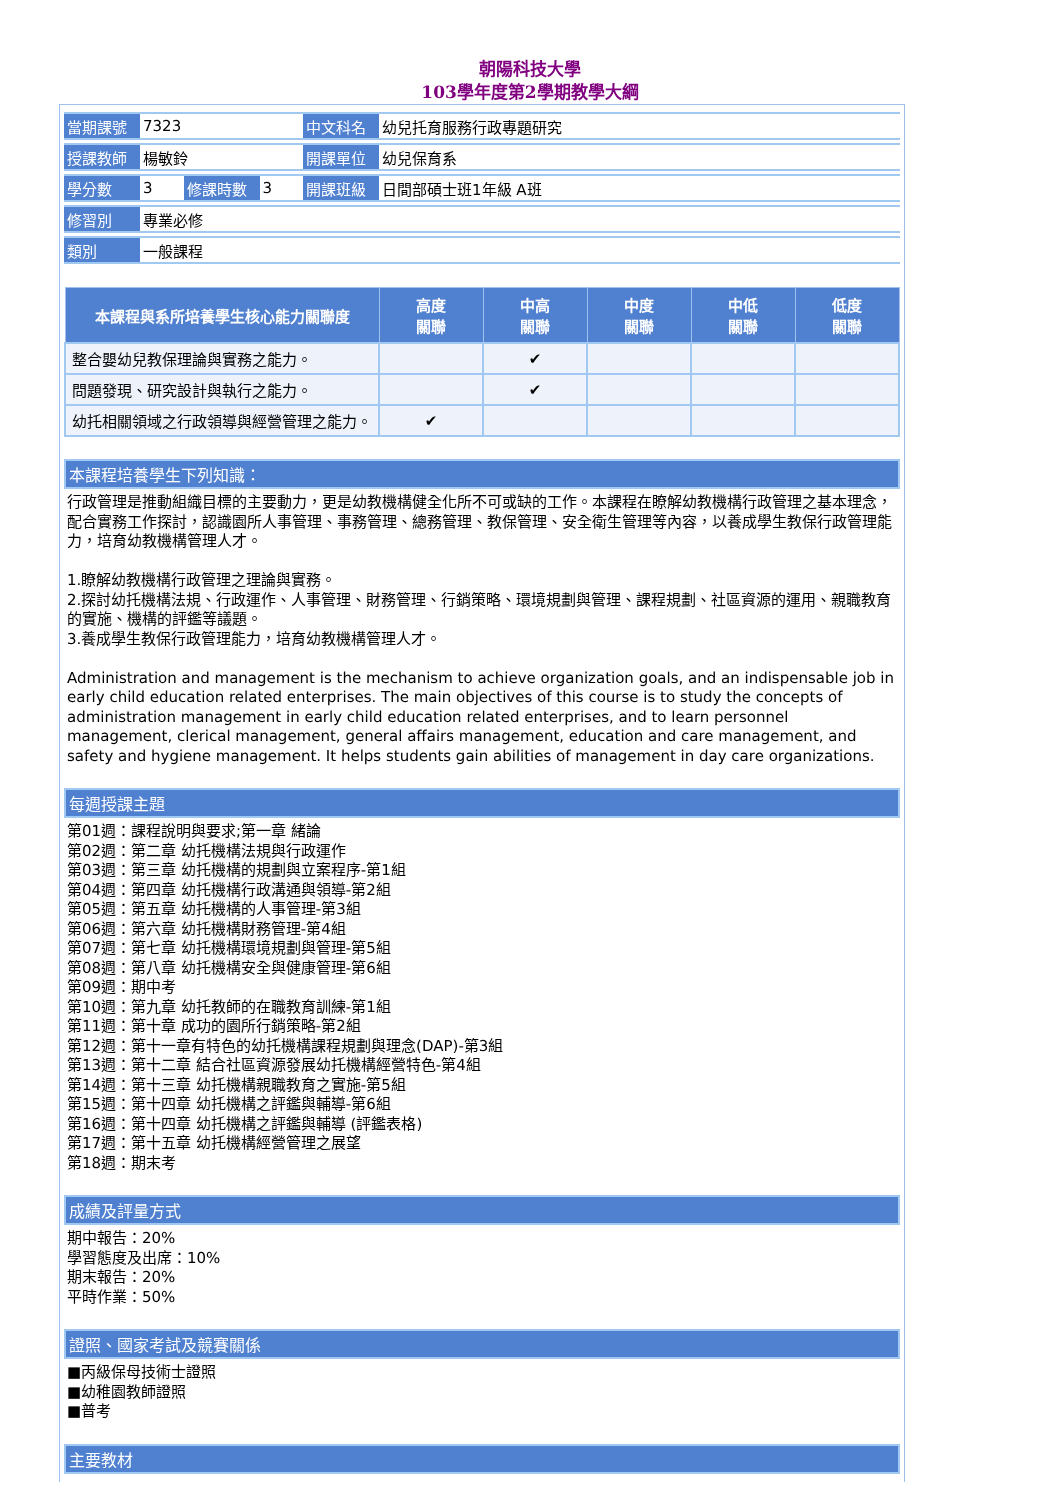朝陽科技大學
103學年度第2學期教學大綱
| 當期課號 | 7323 | | | 中文科名 | 幼兒托育服務行政專題研究 |
| 授課教師 | 楊敏鈴 | | | 開課單位 | 幼兒保育系 |
| 學分數 | 3 | 修課時數 | 3 | 開課班級 | 日間部碩士班1年級 A班 |
| 修習別 | 專業必修 | | | | |
| 類別 | 一般課程 | | | | |
| 本課程與系所培養學生核心能力關聯度 | 高度 關聯 | 中高 關聯 | 中度 關聯 | 中低 關聯 | 低度 關聯 |
| --- | --- | --- | --- | --- | --- |
| 整合嬰幼兒教保理論與實務之能力。 | | ✔ | | | |
| 問題發現、研究設計與執行之能力。 | | ✔ | | | |
| 幼托相關領域之行政領導與經營管理之能力。 | ✔ | | | | |
本課程培養學生下列知識：
行政管理是推動組織目標的主要動力，更是幼教機構健全化所不可或缺的工作。本課程在瞭解幼教機構行政管理之基本理念，配合實務工作探討，認識園所人事管理、事務管理、總務管理、教保管理、安全衛生管理等內容，以養成學生教保行政管理能力，培育幼教機構管理人才。
1.瞭解幼教機構行政管理之理論與實務。
2.探討幼托機構法規、行政運作、人事管理、財務管理、行銷策略、環境規劃與管理、課程規劃、社區資源的運用、親職教育的實施、機構的評鑑等議題。
3.養成學生教保行政管理能力，培育幼教機構管理人才。
Administration and management is the mechanism to achieve organization goals, and an indispensable job in early child education related enterprises. The main objectives of this course is to study the concepts of administration management in early child education related enterprises, and to learn personnel management, clerical management, general affairs management, education and care management, and safety and hygiene management. It helps students gain abilities of management in day care organizations.
每週授課主題
第01週：課程說明與要求;第一章 緒論
第02週：第二章 幼托機構法規與行政運作
第03週：第三章 幼托機構的規劃與立案程序-第1組
第04週：第四章 幼托機構行政溝通與領導-第2組
第05週：第五章 幼托機構的人事管理-第3組
第06週：第六章 幼托機構財務管理-第4組
第07週：第七章 幼托機構環境規劃與管理-第5組
第08週：第八章 幼托機構安全與健康管理-第6組
第09週：期中考
第10週：第九章 幼托教師的在職教育訓練-第1組
第11週：第十章 成功的園所行銷策略-第2組
第12週：第十一章有特色的幼托機構課程規劃與理念(DAP)-第3組
第13週：第十二章 結合社區資源發展幼托機構經營特色-第4組
第14週：第十三章 幼托機構親職教育之實施-第5組
第15週：第十四章 幼托機構之評鑑與輔導-第6組
第16週：第十四章 幼托機構之評鑑與輔導 (評鑑表格)
第17週：第十五章 幼托機構經營管理之展望
第18週：期末考
成績及評量方式
期中報告：20%
學習態度及出席：10%
期末報告：20%
平時作業：50%
證照、國家考試及競賽關係
■丙級保母技術士證照
■幼稚園教師證照
■普考
主要教材